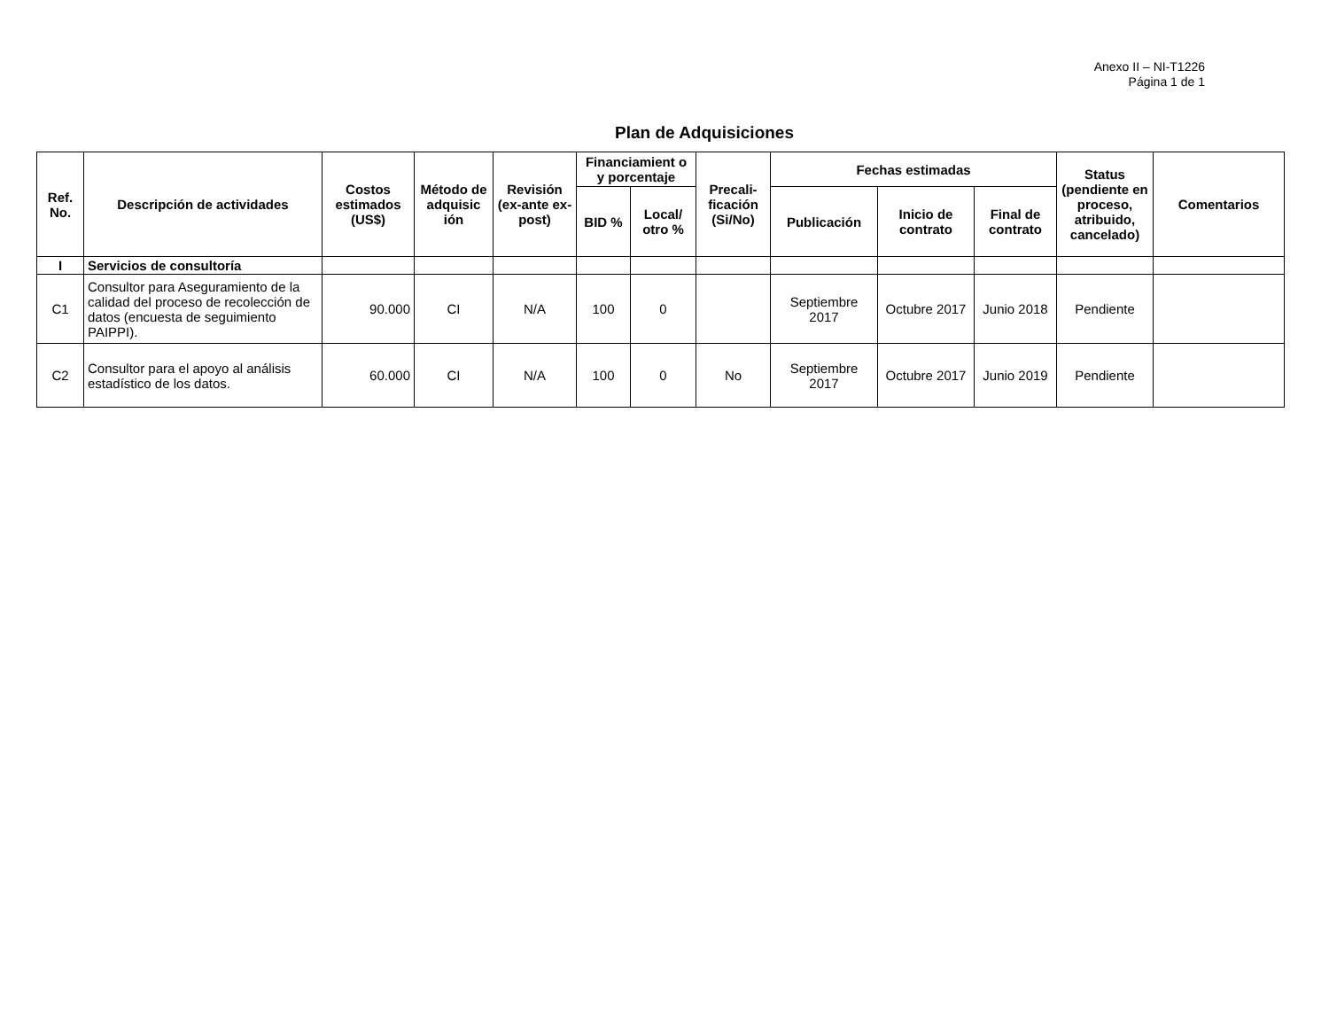Anexo II – NI-T1226
Página 1 de 1
Plan de Adquisiciones
| Ref. No. | Descripción de actividades | Costos estimados (US$) | Método de adquisic ión | Revisión (ex-ante ex-post) | Financiamient o y porcentaje | | Precali-ficación (Si/No) | Fechas estimadas | | | Status (pendiente en proceso, atribuido, cancelado) | Comentarios |
| --- | --- | --- | --- | --- | --- | --- | --- | --- | --- | --- | --- | --- |
| | | | | | BID % | Local/ otro % | | Publicación | Inicio de contrato | Final de contrato | | |
| I | Servicios de consultoría | | | | | | | | | | | |
| C1 | Consultor para Aseguramiento de la calidad del proceso de recolección de datos (encuesta de seguimiento PAIPPI). | 90.000 | CI | N/A | 100 | 0 | | Septiembre 2017 | Octubre 2017 | Junio 2018 | Pendiente | |
| C2 | Consultor para el apoyo al análisis estadístico de los datos. | 60.000 | CI | N/A | 100 | 0 | No | Septiembre 2017 | Octubre 2017 | Junio 2019 | Pendiente | |